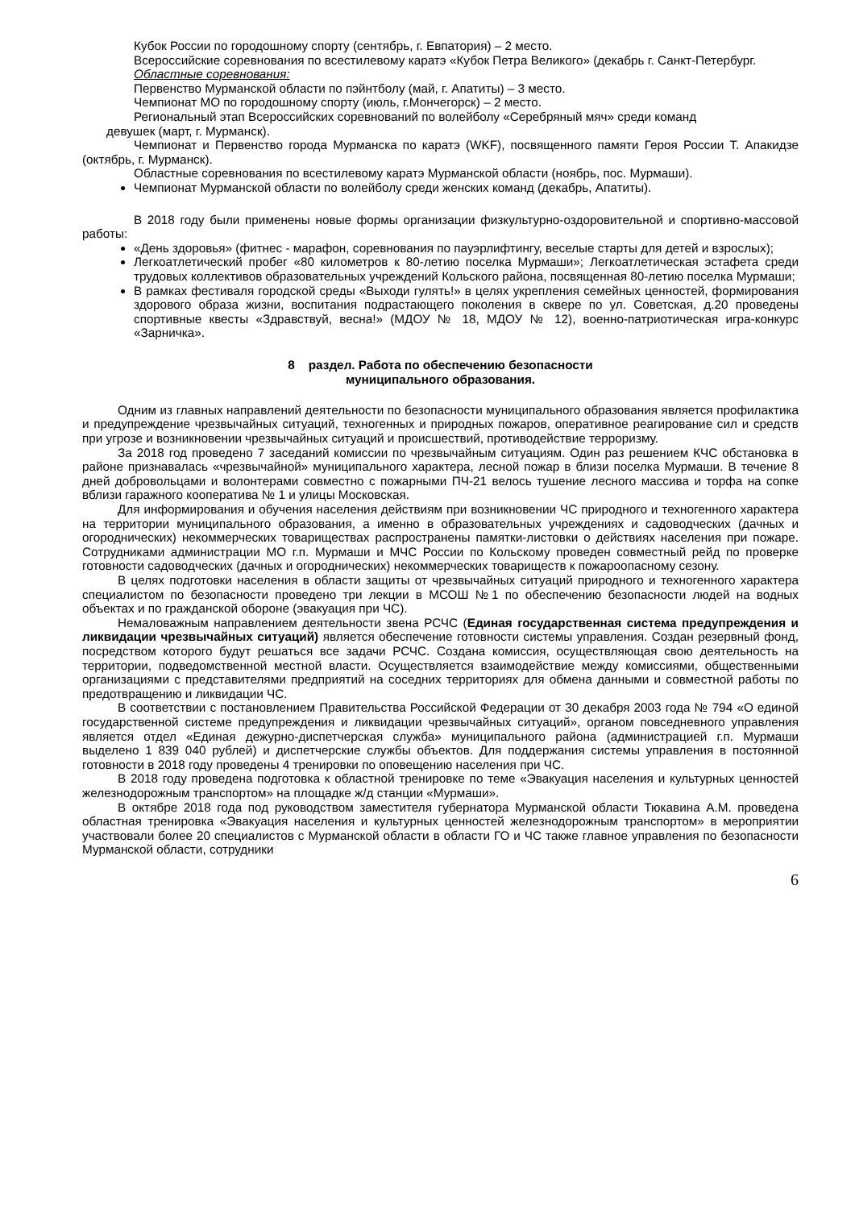Кубок России по городошному спорту (сентябрь, г. Евпатория) – 2 место.
Всероссийские соревнования по всестилевому каратэ «Кубок Петра Великого» (декабрь г. Санкт-Петербург.
Областные соревнования:
Первенство Мурманской области по пэйнтболу (май, г. Апатиты) – 3 место.
Чемпионат МО по городошному спорту (июль, г.Мончегорск) – 2 место.
Региональный этап Всероссийских соревнований по волейболу «Серебряный мяч» среди команд
девушек (март, г. Мурманск).
Чемпионат и Первенство города Мурманска по каратэ (WKF), посвященного памяти Героя России Т. Апакидзе (октябрь, г. Мурманск).
Областные соревнования по всестилевому каратэ Мурманской области (ноябрь, пос. Мурмаши).
Чемпионат Мурманской области по волейболу среди женских команд (декабрь, Апатиты).
В 2018 году были применены новые формы организации физкультурно-оздоровительной и спортивно-массовой работы:
«День здоровья» (фитнес - марафон, соревнования по пауэрлифтингу, веселые старты для детей и взрослых);
Легкоатлетический пробег «80 километров к 80-летию поселка Мурмаши»; Легкоатлетическая эстафета среди трудовых коллективов образовательных учреждений Кольского района, посвященная 80-летию поселка Мурмаши;
В рамках фестиваля городской среды «Выходи гулять!» в целях укрепления семейных ценностей, формирования здорового образа жизни, воспитания подрастающего поколения в сквере по ул. Советская, д.20 проведены спортивные квесты «Здравствуй, весна!» (МДОУ № 18, МДОУ № 12), военно-патриотическая игра-конкурс «Зарничка».
8 раздел. Работа по обеспечению безопасности
муниципального образования.
Одним из главных направлений деятельности по безопасности муниципального образования является профилактика и предупреждение чрезвычайных ситуаций, техногенных и природных пожаров, оперативное реагирование сил и средств при угрозе и возникновении чрезвычайных ситуаций и происшествий, противодействие терроризму.
За 2018 год проведено 7 заседаний комиссии по чрезвычайным ситуациям. Один раз решением КЧС обстановка в районе признавалась «чрезвычайной» муниципального характера, лесной пожар в близи поселка Мурмаши. В течение 8 дней добровольцами и волонтерами совместно с пожарными ПЧ-21 велось тушение лесного массива и торфа на сопке вблизи гаражного кооператива № 1 и улицы Московская.
Для информирования и обучения населения действиям при возникновении ЧС природного и техногенного характера на территории муниципального образования, а именно в образовательных учреждениях и садоводческих (дачных и огороднических) некоммерческих товариществах распространены памятки-листовки о действиях населения при пожаре. Сотрудниками администрации МО г.п. Мурмаши и МЧС России по Кольскому проведен совместный рейд по проверке готовности садоводческих (дачных и огороднических) некоммерческих товариществ к пожароопасному сезону.
В целях подготовки населения в области защиты от чрезвычайных ситуаций природного и техногенного характера специалистом по безопасности проведено три лекции в МСОШ №1 по обеспечению безопасности людей на водных объектах и по гражданской обороне (эвакуация при ЧС).
Немаловажным направлением деятельности звена РСЧС (Единая государственная система предупреждения и ликвидации чрезвычайных ситуаций) является обеспечение готовности системы управления. Создан резервный фонд, посредством которого будут решаться все задачи РСЧС. Создана комиссия, осуществляющая свою деятельность на территории, подведомственной местной власти. Осуществляется взаимодействие между комиссиями, общественными организациями с представителями предприятий на соседних территориях для обмена данными и совместной работы по предотвращению и ликвидации ЧС.
В соответствии с постановлением Правительства Российской Федерации от 30 декабря 2003 года № 794 «О единой государственной системе предупреждения и ликвидации чрезвычайных ситуаций», органом повседневного управления является отдел «Единая дежурно-диспетчерская служба» муниципального района (администрацией г.п. Мурмаши выделено 1 839 040 рублей) и диспетчерские службы объектов. Для поддержания системы управления в постоянной готовности в 2018 году проведены 4 тренировки по оповещению населения при ЧС.
В 2018 году проведена подготовка к областной тренировке по теме «Эвакуация населения и культурных ценностей железнодорожным транспортом» на площадке ж/д станции «Мурмаши».
В октябре 2018 года под руководством заместителя губернатора Мурманской области Тюкавина А.М. проведена областная тренировка «Эвакуация населения и культурных ценностей железнодорожным транспортом» в мероприятии участвовали более 20 специалистов с Мурманской области в области ГО и ЧС также главное управления по безопасности Мурманской области, сотрудники
6